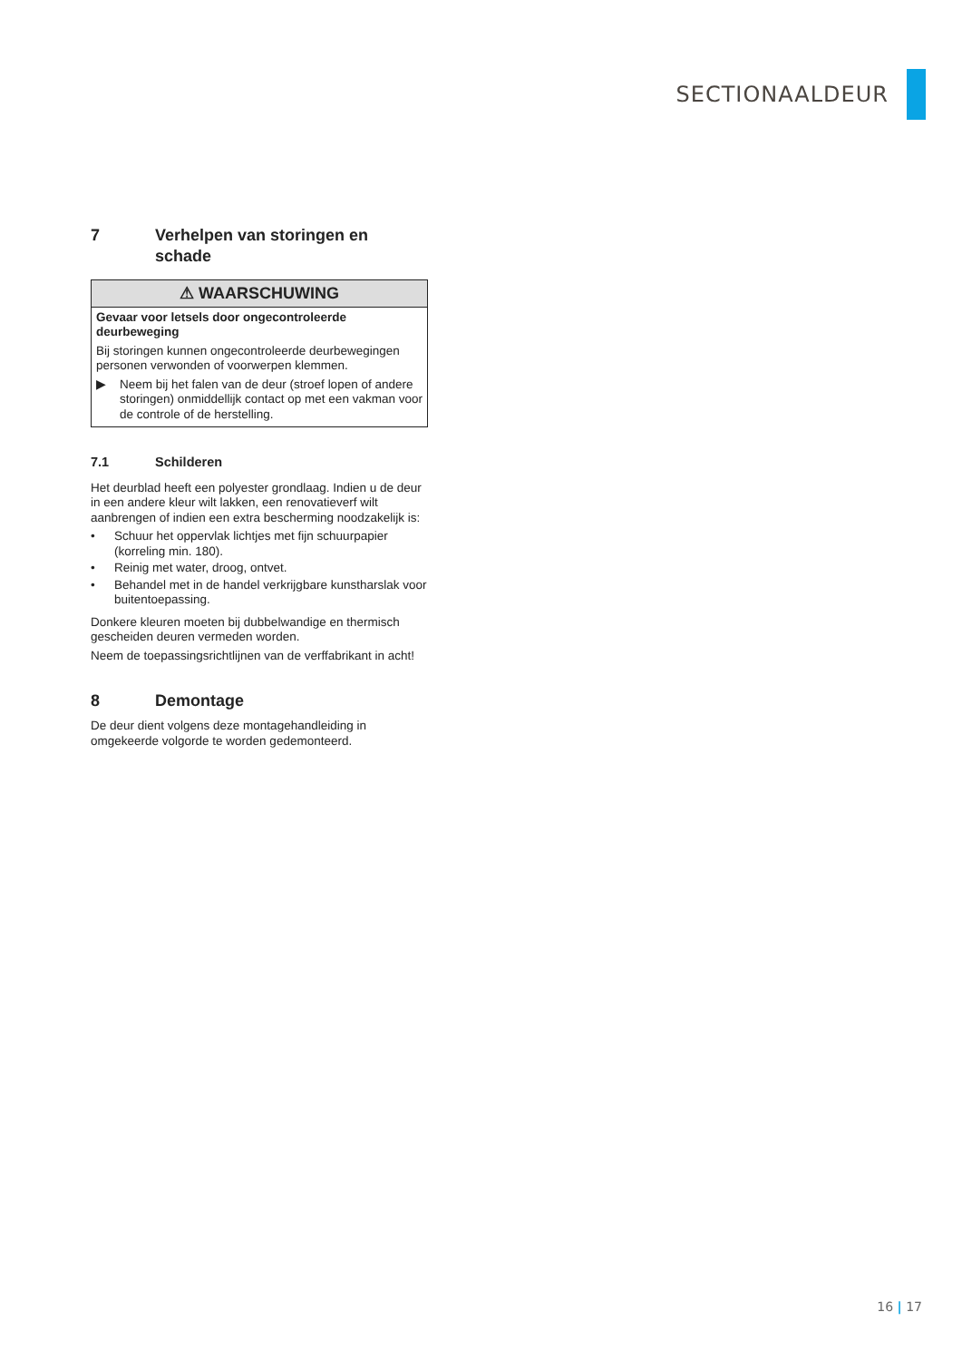SECTIONAALDEUR
7 Verhelpen van storingen en schade
⚠ WAARSCHUWING
Gevaar voor letsels door ongecontroleerde deurbeweging
Bij storingen kunnen ongecontroleerde deurbewegingen personen verwonden of voorwerpen klemmen.
▶ Neem bij het falen van de deur (stroef lopen of andere storingen) onmiddellijk contact op met een vakman voor de controle of de herstelling.
7.1 Schilderen
Het deurblad heeft een polyester grondlaag. Indien u de deur in een andere kleur wilt lakken, een renovatieverf wilt aanbrengen of indien een extra bescherming noodzakelijk is:
• Schuur het oppervlak lichtjes met fijn schuurpapier (korreling min. 180).
• Reinig met water, droog, ontvet.
• Behandel met in de handel verkrijgbare kunstharslak voor buitentoepassing.
Donkere kleuren moeten bij dubbelwandige en thermisch gescheiden deuren vermeden worden.
Neem de toepassingsrichtlijnen van de verffabrikant in acht!
8 Demontage
De deur dient volgens deze montagehandleiding in omgekeerde volgorde te worden gedemonteerd.
16 | 17